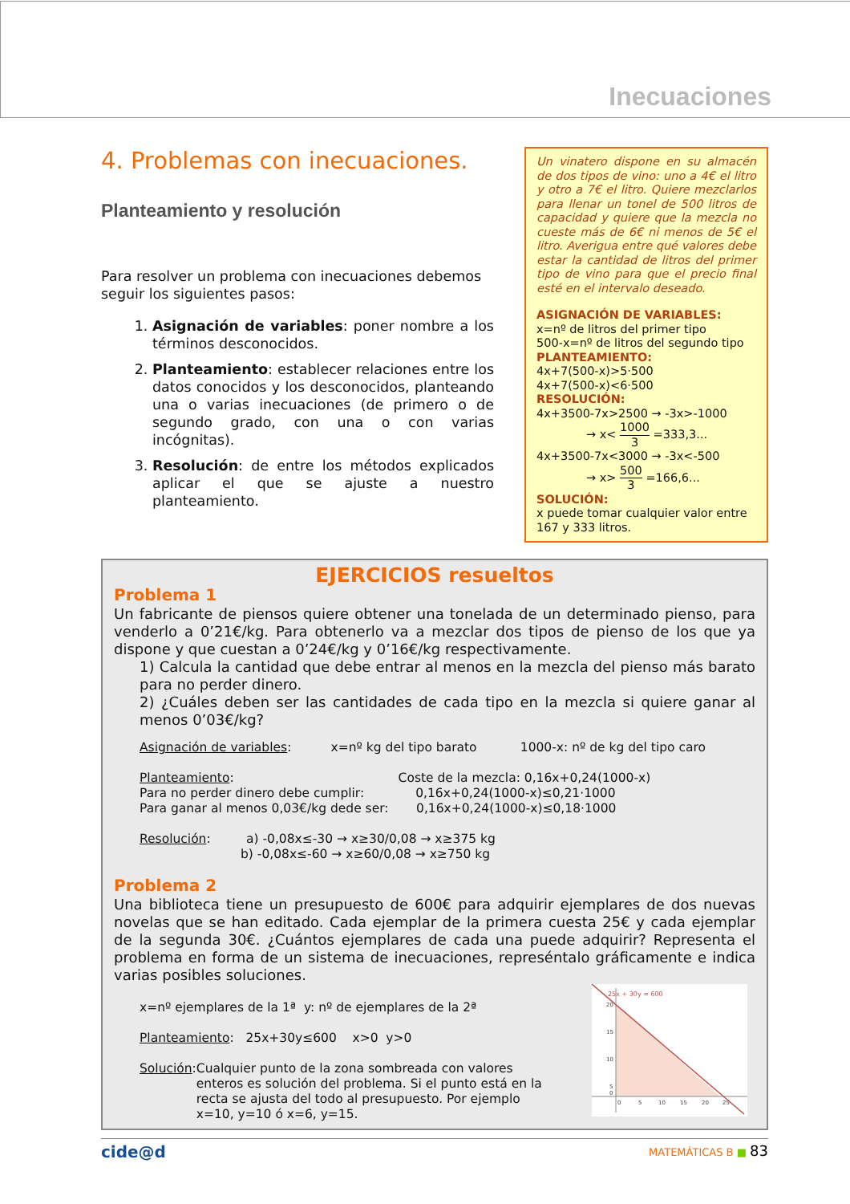Inecuaciones
4. Problemas con inecuaciones.
Planteamiento y resolución
Para resolver un problema con inecuaciones debemos seguir los siguientes pasos:
1. Asignación de variables: poner nombre a los términos desconocidos.
2. Planteamiento: establecer relaciones entre los datos conocidos y los desconocidos, planteando una o varias inecuaciones (de primero o de segundo grado, con una o con varias incógnitas).
3. Resolución: de entre los métodos explicados aplicar el que se ajuste a nuestro planteamiento.
Un vinatero dispone en su almacén de dos tipos de vino: uno a 4€ el litro y otro a 7€ el litro. Quiere mezclarlos para llenar un tonel de 500 litros de capacidad y quiere que la mezcla no cueste más de 6€ ni menos de 5€ el litro. Averigua entre qué valores debe estar la cantidad de litros del primer tipo de vino para que el precio final esté en el intervalo deseado.
ASIGNACIÓN DE VARIABLES:
x=nº de litros del primer tipo
500-x=nº de litros del segundo tipo
PLANTEAMIENTO:
4x+7(500-x)>5·500
4x+7(500-x)<6·500
RESOLUCIÓN:
4x+3500-7x>2500 → -3x>-1000
→ x< 1000 3 =333,3...
4x+3500-7x<3000 → -3x<-500
→ x> 500 3 =166,6...
SOLUCIÓN:
x puede tomar cualquier valor entre 167 y 333 litros.
EJERCICIOS resueltos
Problema 1
Un fabricante de piensos quiere obtener una tonelada de un determinado pienso, para venderlo a 0’21€/kg. Para obtenerlo va a mezclar dos tipos de pienso de los que ya dispone y que cuestan a 0’24€/kg y 0’16€/kg respectivamente.
1) Calcula la cantidad que debe entrar al menos en la mezcla del pienso más barato para no perder dinero.
2) ¿Cuáles deben ser las cantidades de cada tipo en la mezcla si quiere ganar al menos 0’03€/kg?
Asignación de variables: x=nº kg del tipo barato 1000-x: nº de kg del tipo caro
Planteamiento: Coste de la mezcla: 0,16x+0,24(1000-x)
Para no perder dinero debe cumplir: 0,16x+0,24(1000-x)≤0,21·1000
Para ganar al menos 0,03€/kg dede ser: 0,16x+0,24(1000-x)≤0,18·1000
Resolución: a) -0,08x≤-30 → x≥30/0,08 → x≥375 kg
b) -0,08x≤-60 → x≥60/0,08 → x≥750 kg
Problema 2
Una biblioteca tiene un presupuesto de 600€ para adquirir ejemplares de dos nuevas novelas que se han editado. Cada ejemplar de la primera cuesta 25€ y cada ejemplar de la segunda 30€. ¿Cuántos ejemplares de cada una puede adquirir? Representa el problema en forma de un sistema de inecuaciones, represéntalo gráficamente e indica varias posibles soluciones.
x=nº ejemplares de la 1ª y: nº de ejemplares de la 2ª
Planteamiento: 25x+30y≤600 x>0 y>0
Solución: Cualquier punto de la zona sombreada con valores enteros es solución del problema. Si el punto está en la recta se ajusta del todo al presupuesto. Por ejemplo x=10, y=10 ó x=6, y=15.
25x + 30y = 600
20
15
10
5
0
0
5
10
15
20
25
cide@d MATEMÁTICAS B ■ 83